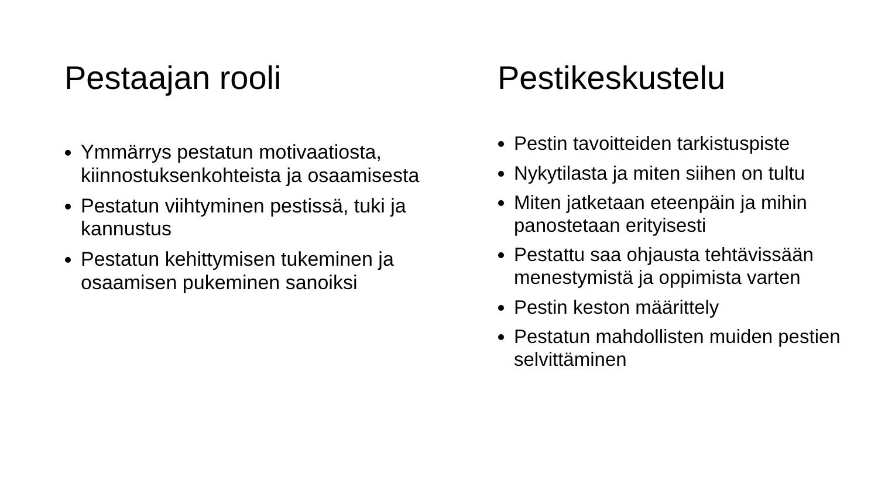Pestaajan rooli
Ymmärrys pestatun motivaatiosta, kiinnostuksenkohteista ja osaamisesta
Pestatun viihtyminen pestissä, tuki ja kannustus
Pestatun kehittymisen tukeminen ja osaamisen pukeminen sanoiksi
Pestikeskustelu
Pestin tavoitteiden tarkistuspiste
Nykytilasta ja miten siihen on tultu
Miten jatketaan eteenpäin ja mihin panostetaan erityisesti
Pestattu saa ohjausta tehtävissään menestymistä ja oppimista varten
Pestin keston määrittely
Pestatun mahdollisten muiden pestien selvittäminen